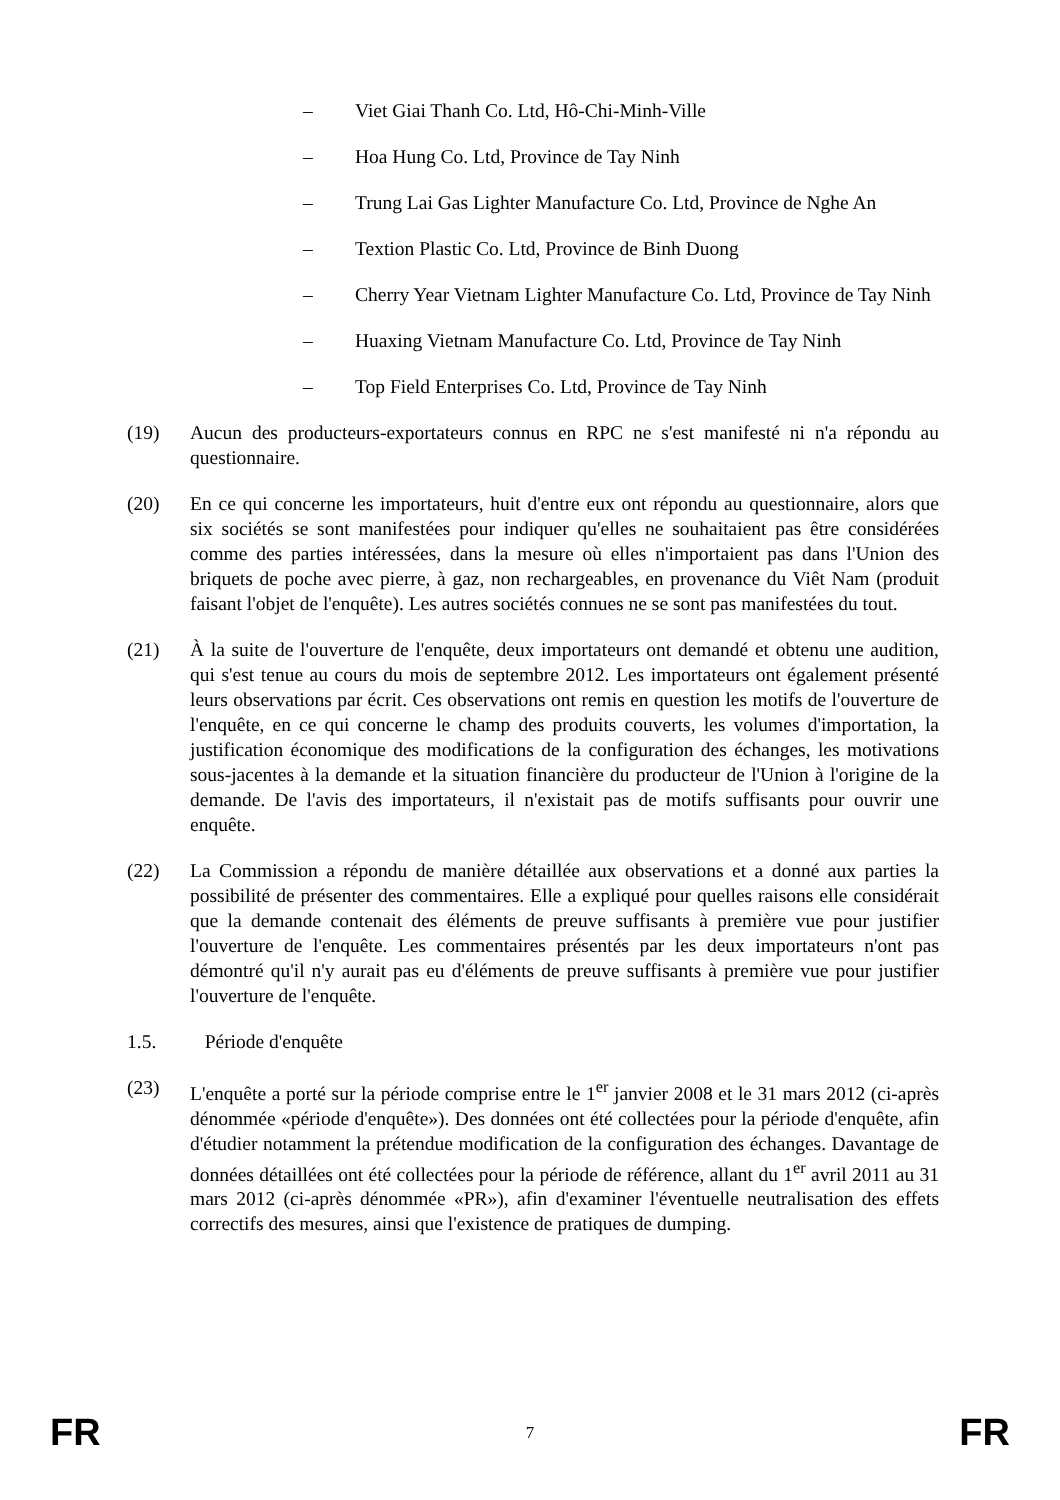– Viet Giai Thanh Co. Ltd, Hô-Chi-Minh-Ville
– Hoa Hung Co. Ltd, Province de Tay Ninh
– Trung Lai Gas Lighter Manufacture Co. Ltd, Province de Nghe An
– Textion Plastic Co. Ltd, Province de Binh Duong
– Cherry Year Vietnam Lighter Manufacture Co. Ltd, Province de Tay Ninh
– Huaxing Vietnam Manufacture Co. Ltd, Province de Tay Ninh
– Top Field Enterprises Co. Ltd, Province de Tay Ninh
(19) Aucun des producteurs-exportateurs connus en RPC ne s'est manifesté ni n'a répondu au questionnaire.
(20) En ce qui concerne les importateurs, huit d'entre eux ont répondu au questionnaire, alors que six sociétés se sont manifestées pour indiquer qu'elles ne souhaitaient pas être considérées comme des parties intéressées, dans la mesure où elles n'importaient pas dans l'Union des briquets de poche avec pierre, à gaz, non rechargeables, en provenance du Viêt Nam (produit faisant l'objet de l'enquête). Les autres sociétés connues ne se sont pas manifestées du tout.
(21) À la suite de l'ouverture de l'enquête, deux importateurs ont demandé et obtenu une audition, qui s'est tenue au cours du mois de septembre 2012. Les importateurs ont également présenté leurs observations par écrit. Ces observations ont remis en question les motifs de l'ouverture de l'enquête, en ce qui concerne le champ des produits couverts, les volumes d'importation, la justification économique des modifications de la configuration des échanges, les motivations sous-jacentes à la demande et la situation financière du producteur de l'Union à l'origine de la demande. De l'avis des importateurs, il n'existait pas de motifs suffisants pour ouvrir une enquête.
(22) La Commission a répondu de manière détaillée aux observations et a donné aux parties la possibilité de présenter des commentaires. Elle a expliqué pour quelles raisons elle considérait que la demande contenait des éléments de preuve suffisants à première vue pour justifier l'ouverture de l'enquête. Les commentaires présentés par les deux importateurs n'ont pas démontré qu'il n'y aurait pas eu d'éléments de preuve suffisants à première vue pour justifier l'ouverture de l'enquête.
1.5. Période d'enquête
(23) L'enquête a porté sur la période comprise entre le 1<sup>er</sup> janvier 2008 et le 31 mars 2012 (ci-après dénommée «période d'enquête»). Des données ont été collectées pour la période d'enquête, afin d'étudier notamment la prétendue modification de la configuration des échanges. Davantage de données détaillées ont été collectées pour la période de référence, allant du 1<sup>er</sup> avril 2011 au 31 mars 2012 (ci-après dénommée «PR»), afin d'examiner l'éventuelle neutralisation des effets correctifs des mesures, ainsi que l'existence de pratiques de dumping.
FR 7 FR